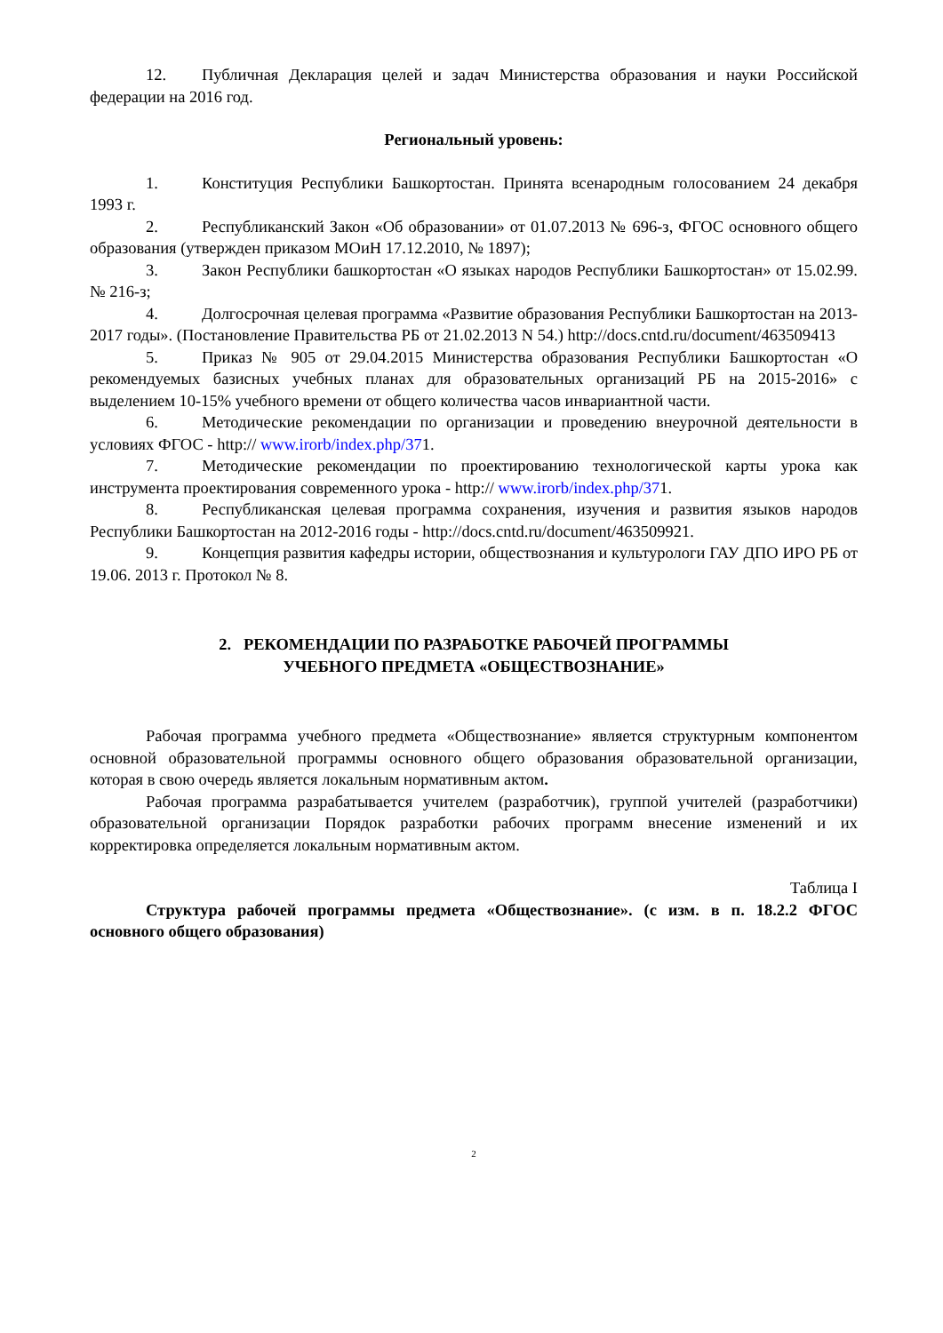12. Публичная Декларация целей и задач Министерства образования и науки Российской федерации на 2016 год.
Региональный уровень:
1. Конституция Республики Башкортостан. Принята всенародным голосованием 24 декабря 1993 г.
2. Республиканский Закон «Об образовании» от 01.07.2013 № 696-з, ФГОС основного общего образования (утвержден приказом МОиН 17.12.2010, № 1897);
3. Закон Республики башкортостан «О языках народов Республики Башкортостан» от 15.02.99. № 216-з;
4. Долгосрочная целевая программа «Развитие образования Республики Башкортостан на 2013-2017 годы». (Постановление Правительства РБ от 21.02.2013 N 54.) http://docs.cntd.ru/document/463509413
5. Приказ № 905 от 29.04.2015 Министерства образования Республики Башкортостан «О рекомендуемых базисных учебных планах для образовательных организаций РБ на 2015-2016» с выделением 10-15% учебного времени от общего количества часов инвариантной части.
6. Методические рекомендации по организации и проведению внеурочной деятельности в условиях ФГОС - http:// www.irorb/index.php/371.
7. Методические рекомендации по проектированию технологической карты урока как инструмента проектирования современного урока - http:// www.irorb/index.php/371.
8. Республиканская целевая программа сохранения, изучения и развития языков народов Республики Башкортостан на 2012-2016 годы - http://docs.cntd.ru/document/463509921.
9. Концепция развития кафедры истории, обществознания и культурологи ГАУ ДПО ИРО РБ от 19.06. 2013 г. Протокол № 8.
2. РЕКОМЕНДАЦИИ ПО РАЗРАБОТКЕ РАБОЧЕЙ ПРОГРАММЫ
УЧЕБНОГО ПРЕДМЕТА «ОБЩЕСТВОЗНАНИЕ»
Рабочая программа учебного предмета «Обществознание» является структурным компонентом основной образовательной программы основного общего образования образовательной организации, которая в свою очередь является локальным нормативным актом.
Рабочая программа разрабатывается учителем (разработчик), группой учителей (разработчики) образовательной организации Порядок разработки рабочих программ внесение изменений и их корректировка определяется локальным нормативным актом.
Таблица I
Структура рабочей программы предмета «Обществознание». (с изм. в п. 18.2.2 ФГОС основного общего образования)
2